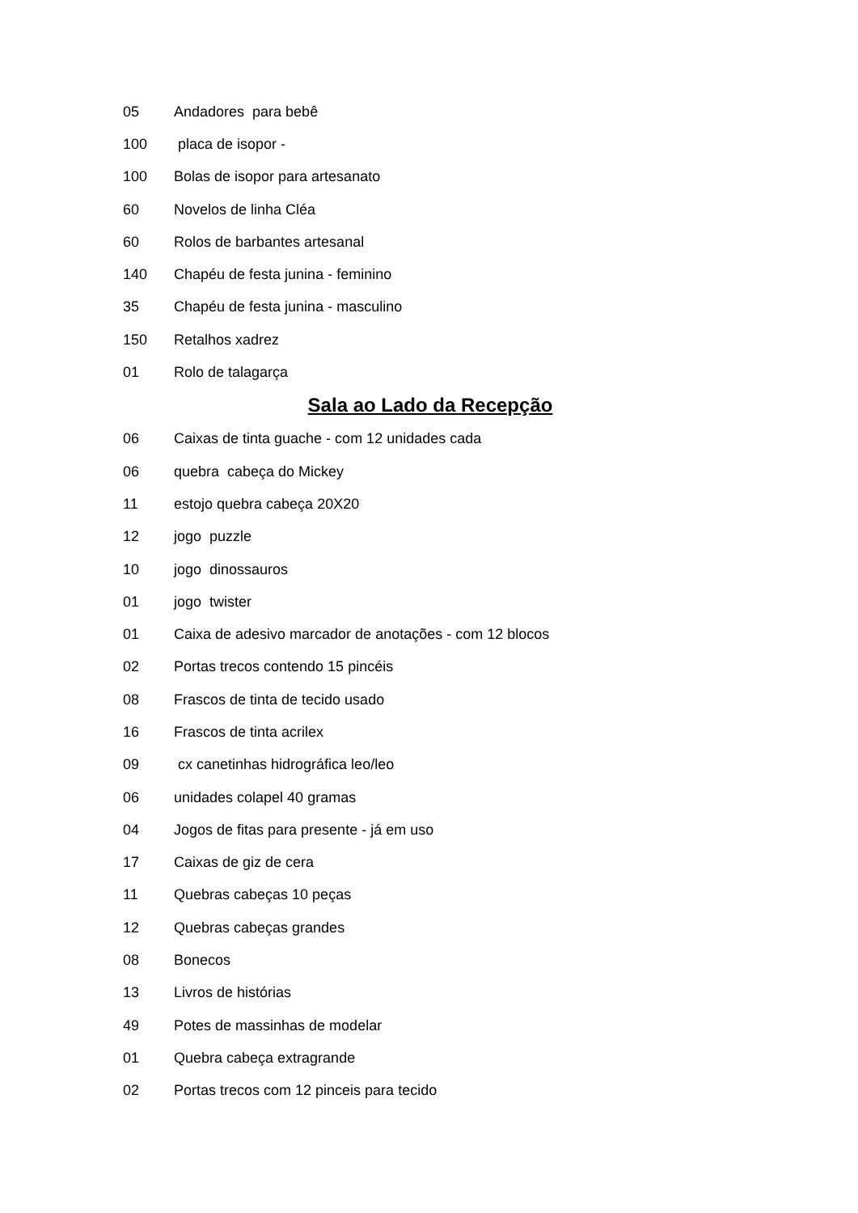| 05 | Andadores para bebê |
| 100 | placa de isopor - |
| 100 | Bolas de isopor para artesanato |
| 60 | Novelos de linha Cléa |
| 60 | Rolos de barbantes artesanal |
| 140 | Chapéu de festa junina - feminino |
| 35 | Chapéu de festa junina - masculino |
| 150 | Retalhos xadrez |
| 01 | Rolo de talagarça |
Sala ao Lado da Recepção
| 06 | Caixas de tinta guache - com 12 unidades cada |
| 06 | quebra cabeça do Mickey |
| 11 | estojo quebra cabeça 20X20 |
| 12 | jogo puzzle |
| 10 | jogo dinossauros |
| 01 | jogo twister |
| 01 | Caixa de adesivo marcador de anotações - com 12 blocos |
| 02 | Portas trecos contendo 15 pincéis |
| 08 | Frascos de tinta de tecido usado |
| 16 | Frascos de tinta acrilex |
| 09 | cx canetinhas hidrográfica leo/leo |
| 06 | unidades colapel 40 gramas |
| 04 | Jogos de fitas para presente - já em uso |
| 17 | Caixas de giz de cera |
| 11 | Quebras cabeças 10 peças |
| 12 | Quebras cabeças grandes |
| 08 | Bonecos |
| 13 | Livros de histórias |
| 49 | Potes de massinhas de modelar |
| 01 | Quebra cabeça extragrande |
| 02 | Portas trecos com 12 pinceis para tecido |